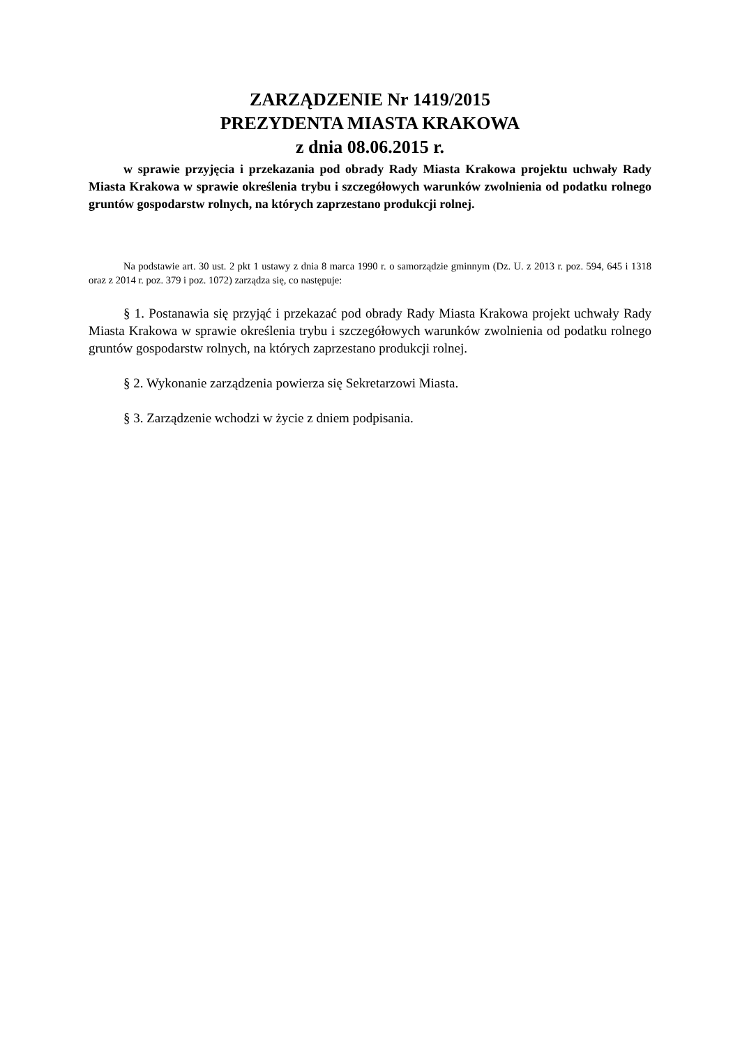ZARZĄDZENIE Nr 1419/2015
PREZYDENTA MIASTA KRAKOWA
z dnia 08.06.2015 r.
w sprawie przyjęcia i przekazania pod obrady Rady Miasta Krakowa projektu uchwały Rady Miasta Krakowa w sprawie określenia trybu i szczegółowych warunków zwolnienia od podatku rolnego gruntów gospodarstw rolnych, na których zaprzestano produkcji rolnej.
Na podstawie art. 30 ust. 2 pkt 1 ustawy z dnia 8 marca 1990 r. o samorządzie gminnym (Dz. U. z 2013 r. poz. 594, 645 i 1318 oraz z 2014 r. poz. 379 i poz. 1072) zarządza się, co następuje:
§ 1. Postanawia się przyjąć i przekazać pod obrady Rady Miasta Krakowa projekt uchwały Rady Miasta Krakowa w sprawie określenia trybu i szczegółowych warunków zwolnienia od podatku rolnego gruntów gospodarstw rolnych, na których zaprzestano produkcji rolnej.
§ 2. Wykonanie zarządzenia powierza się Sekretarzowi Miasta.
§ 3. Zarządzenie wchodzi w życie z dniem podpisania.